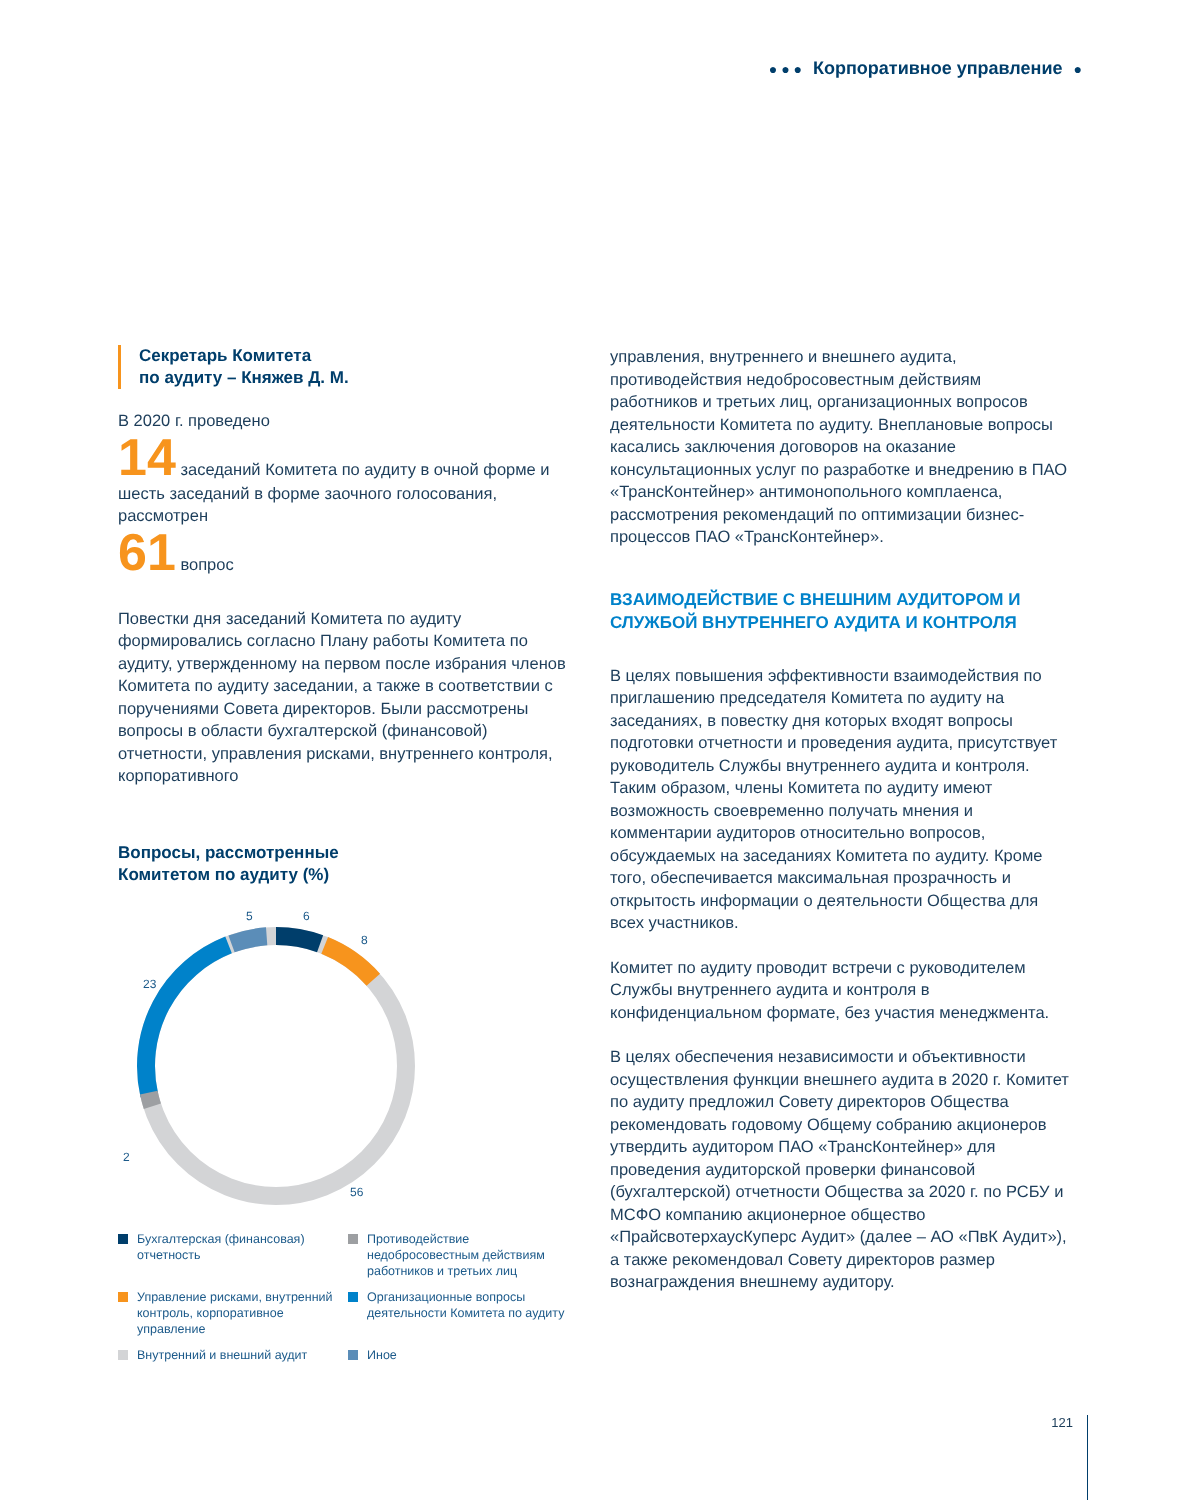● ● ● Корпоративное управление ●
Секретарь Комитета
по аудиту – Княжев Д. М.
В 2020 г. проведено
14 заседаний Комитета по аудиту в очной форме и шесть заседаний в форме заочного голосования, рассмотрен
61 вопрос
Повестки дня заседаний Комитета по аудиту формировались согласно Плану работы Комитета по аудиту, утвержденному на первом после избрания членов Комитета по аудиту заседании, а также в соответствии с поручениями Совета директоров. Были рассмотрены вопросы в области бухгалтерской (финансовой) отчетности, управления рисками, внутреннего контроля, корпоративного
Вопросы, рассмотренные
Комитетом по аудиту (%)
5
6
8
23
2
56
Бухгалтерская (финансовая) отчетность
Противодействие недобросовестным действиям работников и третьих лиц
Управление рисками, внутренний контроль, корпоративное управление
Организационные вопросы деятельности Комитета по аудиту
Внутренний и внешний аудит
Иное
управления, внутреннего и внешнего аудита, противодействия недобросовестным действиям работников и третьих лиц, организационных вопросов деятельности Комитета по аудиту. Внеплановые вопросы касались заключения договоров на оказание консультационных услуг по разработке и внедрению в ПАО «ТрансКонтейнер» антимонопольного комплаенса, рассмотрения рекомендаций по оптимизации бизнес-процессов ПАО «ТрансКонтейнер».
ВЗАИМОДЕЙСТВИЕ С ВНЕШНИМ АУДИТОРОМ И СЛУЖБОЙ ВНУТРЕННЕГО АУДИТА И КОНТРОЛЯ
В целях повышения эффективности взаимодействия по приглашению председателя Комитета по аудиту на заседаниях, в повестку дня которых входят вопросы подготовки отчетности и проведения аудита, присутствует руководитель Службы внутреннего аудита и контроля. Таким образом, члены Комитета по аудиту имеют возможность своевременно получать мнения и комментарии аудиторов относительно вопросов, обсуждаемых на заседаниях Комитета по аудиту. Кроме того, обеспечивается максимальная прозрачность и открытость информации о деятельности Общества для всех участников.
Комитет по аудиту проводит встречи с руководителем Службы внутреннего аудита и контроля в конфиденциальном формате, без участия менеджмента.
В целях обеспечения независимости и объективности осуществления функции внешнего аудита в 2020 г. Комитет по аудиту предложил Совету директоров Общества рекомендовать годовому Общему собранию акционеров утвердить аудитором ПАО «ТрансКонтейнер» для проведения аудиторской проверки финансовой (бухгалтерской) отчетности Общества за 2020 г. по РСБУ и МСФО компанию акционерное общество «ПрайсвотерхаусКуперс Аудит» (далее – АО «ПвК Аудит»), а также рекомендовал Совету директоров размер вознаграждения внешнему аудитору.
121